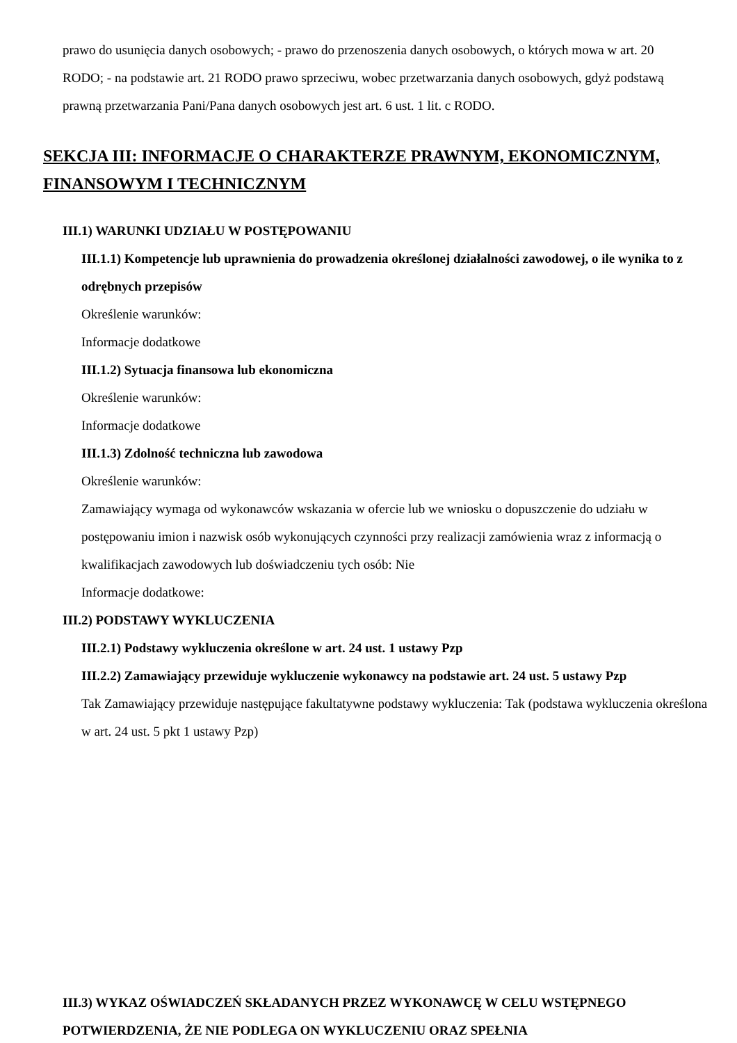prawo do usunięcia danych osobowych; - prawo do przenoszenia danych osobowych, o których mowa w art. 20 RODO; - na podstawie art. 21 RODO prawo sprzeciwu, wobec przetwarzania danych osobowych, gdyż podstawą prawną przetwarzania Pani/Pana danych osobowych jest art. 6 ust. 1 lit. c RODO.
SEKCJA III: INFORMACJE O CHARAKTERZE PRAWNYM, EKONOMICZNYM, FINANSOWYM I TECHNICZNYM
III.1) WARUNKI UDZIAŁU W POSTĘPOWANIU
III.1.1) Kompetencje lub uprawnienia do prowadzenia określonej działalności zawodowej, o ile wynika to z odrębnych przepisów
Określenie warunków:
Informacje dodatkowe
III.1.2) Sytuacja finansowa lub ekonomiczna
Określenie warunków:
Informacje dodatkowe
III.1.3) Zdolność techniczna lub zawodowa
Określenie warunków:
Zamawiający wymaga od wykonawców wskazania w ofercie lub we wniosku o dopuszczenie do udziału w postępowaniu imion i nazwisk osób wykonujących czynności przy realizacji zamówienia wraz z informacją o kwalifikacjach zawodowych lub doświadczeniu tych osób: Nie
Informacje dodatkowe:
III.2) PODSTAWY WYKLUCZENIA
III.2.1) Podstawy wykluczenia określone w art. 24 ust. 1 ustawy Pzp
III.2.2) Zamawiający przewiduje wykluczenie wykonawcy na podstawie art. 24 ust. 5 ustawy Pzp
Tak Zamawiający przewiduje następujące fakultatywne podstawy wykluczenia: Tak (podstawa wykluczenia określona w art. 24 ust. 5 pkt 1 ustawy Pzp)
III.3) WYKAZ OŚWIADCZEŃ SKŁADANYCH PRZEZ WYKONAWCĘ W CELU WSTĘPNEGO POTWIERDZENIA, ŻE NIE PODLEGA ON WYKLUCZENIU ORAZ SPEŁNIA